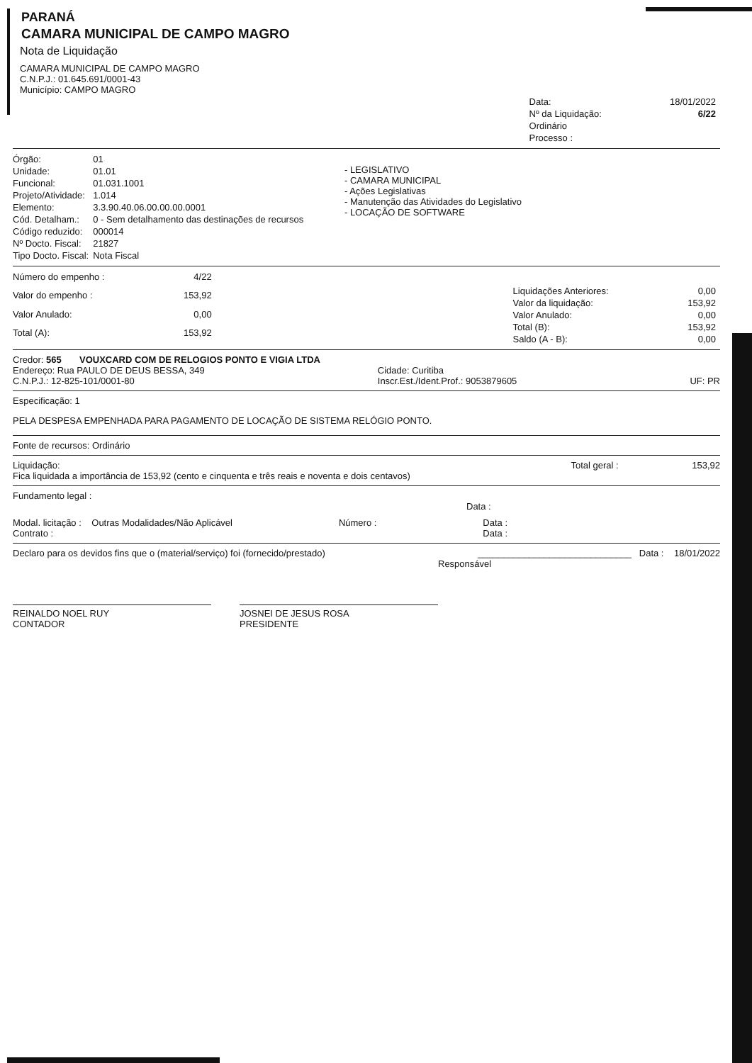PARANÁ
CAMARA MUNICIPAL DE CAMPO MAGRO
Nota de Liquidação
CAMARA MUNICIPAL DE CAMPO MAGRO
C.N.P.J.: 01.645.691/0001-43
Município: CAMPO MAGRO
| Data: | 18/01/2022 |
| Nº da Liquidação: | 6/22 |
| Ordinário | |
| Processo : | |
| Órgão: | 01 |
| Unidade: | 01.01 |
| Funcional: | 01.031.1001 |
| Projeto/Atividade: | 1.014 |
| Elemento: | 3.3.90.40.06.00.00.00.0001 |
| Cód. Detalham.: | 0 - Sem detalhamento das destinações de recursos |
| Código reduzido: | 000014 |
| Nº Docto. Fiscal: | 21827 |
| Tipo Docto. Fiscal: | Nota Fiscal |
- LEGISLATIVO
- CAMARA MUNICIPAL
- Ações Legislativas
- Manutenção das Atividades do Legislativo
- LOCAÇÃO DE SOFTWARE
| Número do empenho : | 4/22 |
| Valor do empenho : | 153,92 |
| Valor Anulado: | 0,00 |
| Total (A): | 153,92 |
| Liquidações Anteriores: | 0,00 |
| Valor da liquidação: | 153,92 |
| Valor Anulado: | 0,00 |
| Total (B): | 153,92 |
| Saldo (A - B): | 0,00 |
Credor: 565 VOUXCARD COM DE RELOGIOS PONTO E VIGIA LTDA
Endereço: Rua PAULO DE DEUS BESSA, 349
C.N.P.J.: 12-825-101/0001-80
Cidade: Curitiba
Inscr.Est./Ident.Prof.: 9053879605
UF: PR
Especificação: 1
PELA DESPESA EMPENHADA PARA PAGAMENTO DE LOCAÇÃO DE SISTEMA RELÓGIO PONTO.
Fonte de recursos: Ordinário
Liquidação: Total geral : 153,92
Fica liquidada a importância de 153,92 (cento e cinquenta e três reais e noventa e dois centavos)
Fundamento legal :
Data :
Modal. licitação : Outras Modalidades/Não Aplicável
Contrato :
Número : Data :
Data :
Declaro para os devidos fins que o (material/serviço) foi (fornecido/prestado)
______________________________ Data : 18/01/2022
Responsável
REINALDO NOEL RUY
CONTADOR
JOSNEI DE JESUS ROSA
PRESIDENTE